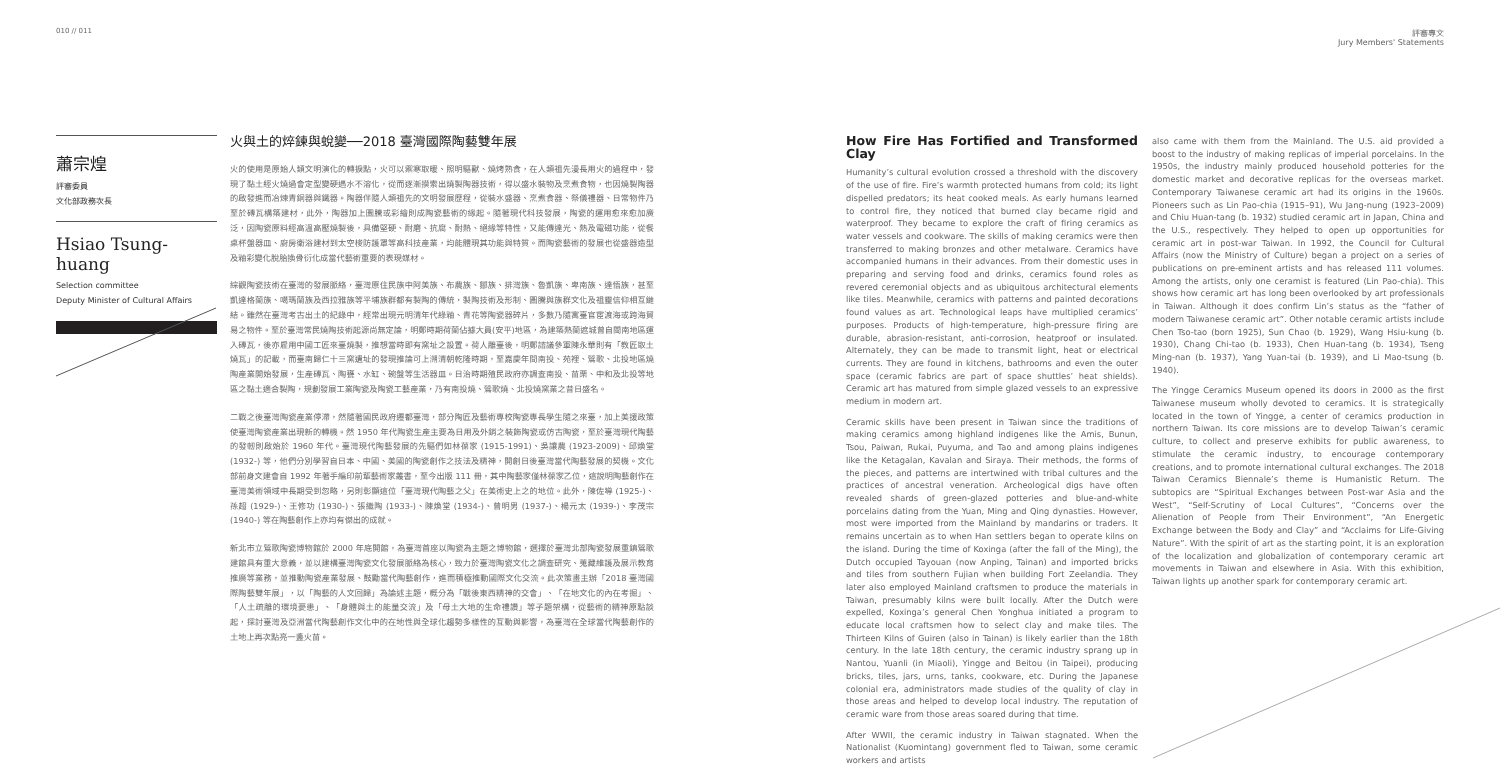010 // 011 評審專文
Jury Members' Statements
蕭宗煌
評審委員
文化部政務次長
Hsiao Tsung-huang
Selection committee
Deputy Minister of Cultural Affairs
火與土的焠鍊與蛻變──2018 臺灣國際陶藝雙年展
火的使用是原始人類文明演化的轉捩點，火可以禦寒取暖、照明驅獸、燒烤熟食，在人類祖先漫長用火的過程中，發現了黏土經火燒過會定型變硬遇水不溶化，從而逐漸摸索出燒製陶器技術，得以盛水裝物及烹煮食物，也因燒製陶器的啟發進而冶煉青銅器與鐵器。陶器伴隨人類祖先的文明發展歷程，從裝水盛器、烹煮食器、祭儀禮器、日常物件乃至於磚瓦構築建材，此外，陶器加上圖騰或彩繪則成陶瓷藝術的緣起。隨著現代科技發展，陶瓷的運用愈來愈加廣泛，因陶瓷原料經高溫高壓燒製後，具備堅硬、耐磨、抗腐、耐熱、絕緣等特性，又能傳達光、熱及電磁功能，從餐桌杯盤器皿、廚房衛浴建材到太空梭防護罩等高科技產業，均能體現其功能與特質。而陶瓷藝術的發展也從盛器造型及釉彩變化脫胎換骨衍化成當代藝術重要的表現媒材。
綜觀陶瓷技術在臺灣的發展脈絡，臺灣原住民族中阿美族、布農族、鄒族、排灣族、魯凱族、卑南族、達悟族，甚至凱達格蘭族、噶瑪蘭族及西拉雅族等平埔族群都有製陶的傳統，製陶技術及形制、圖騰與族群文化及祖靈信仰相互鏈結。雖然在臺灣考古出土的紀錄中，經常出現元明清年代綠釉、青花等陶瓷器碎片，多數乃隨寓臺官宦渡海或跨海貿易之物件。至於臺灣常民燒陶技術起源尚無定論，明鄭時期荷蘭佔據大員(安平)地區，為建築熱蘭遮城曾自閩南地區運入磚瓦，後亦雇用中國工匠來臺燒製，推想當時即有窯址之設置。荷人離臺後，明鄭諮議參軍陳永華則有「教匠取土燒瓦」的記載，而臺南歸仁十三窯遺址的發現推論可上溯清朝乾隆時期，至嘉慶年間南投、苑裡、鶯歌、北投地區燒陶產業開始發展，生產磚瓦、陶甕、水缸、碗盤等生活器皿。日治時期殖民政府亦調查南投、苗栗、中和及北投等地區之黏土適合製陶，規劃發展工業陶瓷及陶瓷工藝產業，乃有南投燒、鶯歌燒、北投燒窯業之昔日盛名。
二戰之後臺灣陶瓷產業停滯，然隨著國民政府遷都臺灣，部分陶匠及藝術專校陶瓷專長學生隨之來臺，加上美援政策使臺灣陶瓷產業出現新的轉機。然 1950 年代陶瓷生產主要為日用及外銷之裝飾陶瓷或仿古陶瓷，至於臺灣現代陶藝的發軔則啟始於 1960 年代。臺灣現代陶藝發展的先驅們如林葆家 (1915-1991)、吳讓農 (1923-2009)、邱煥堂 (1932-) 等，他們分別學習自日本、中國、美國的陶瓷創作之技法及精神，開創日後臺灣當代陶藝發展的契機。文化部前身文建會自 1992 年著手編印前輩藝術家叢書，至今出版 111 冊，其中陶藝家僅林葆家乙位，這說明陶藝創作在臺灣美術領域中長期受到忽略，另則彰顯這位「臺灣現代陶藝之父」在美術史上之的地位。此外，陳佐導 (1925-)、孫超 (1929-)、王修功 (1930-)、張繼陶 (1933-)、陳煥堂 (1934-)、曾明男 (1937-)、楊元太 (1939-)、李茂宗 (1940-) 等在陶藝創作上亦均有傑出的成就。
新北市立鶯歌陶瓷博物館於 2000 年底開館，為臺灣首座以陶瓷為主題之博物館，選擇於臺灣北部陶瓷發展重鎮鶯歌建館具有重大意義，並以建構臺灣陶瓷文化發展脈絡為核心，致力於臺灣陶瓷文化之調查研究、蒐藏維護及展示教育推廣等業務，並推動陶瓷產業發展、鼓勵當代陶藝創作，進而積極推動國際文化交流。此次策畫主辦「2018 臺灣國際陶藝雙年展」，以「陶藝的人文回歸」為論述主題，概分為「戰後東西精神的交會」、「在地文化的內在考掘」、「人土疏離的環境憂患」、「身體與土的能量交流」及「母土大地的生命禮讚」等子題架構，從藝術的精神原點談起，探討臺灣及亞洲當代陶藝創作文化中的在地性與全球化趨勢多樣性的互動與影響，為臺灣在全球當代陶藝創作的土地上再次點亮一盞火苗。
How Fire Has Fortified and Transformed Clay
Humanity’s cultural evolution crossed a threshold with the discovery of the use of fire. Fire’s warmth protected humans from cold; its light dispelled predators; its heat cooked meals. As early humans learned to control fire, they noticed that burned clay became rigid and waterproof. They became to explore the craft of firing ceramics as water vessels and cookware. The skills of making ceramics were then transferred to making bronzes and other metalware. Ceramics have accompanied humans in their advances. From their domestic uses in preparing and serving food and drinks, ceramics found roles as revered ceremonial objects and as ubiquitous architectural elements like tiles. Meanwhile, ceramics with patterns and painted decorations found values as art. Technological leaps have multiplied ceramics’ purposes. Products of high-temperature, high-pressure firing are durable, abrasion-resistant, anti-corrosion, heatproof or insulated. Alternately, they can be made to transmit light, heat or electrical currents. They are found in kitchens, bathrooms and even the outer space (ceramic fabrics are part of space shuttles’ heat shields). Ceramic art has matured from simple glazed vessels to an expressive medium in modern art.
Ceramic skills have been present in Taiwan since the traditions of making ceramics among highland indigenes like the Amis, Bunun, Tsou, Paiwan, Rukai, Puyuma, and Tao and among plains indigenes like the Ketagalan, Kavalan and Siraya. Their methods, the forms of the pieces, and patterns are intertwined with tribal cultures and the practices of ancestral veneration. Archeological digs have often revealed shards of green-glazed potteries and blue-and-white porcelains dating from the Yuan, Ming and Qing dynasties. However, most were imported from the Mainland by mandarins or traders. It remains uncertain as to when Han settlers began to operate kilns on the island. During the time of Koxinga (after the fall of the Ming), the Dutch occupied Tayouan (now Anping, Tainan) and imported bricks and tiles from southern Fujian when building Fort Zeelandia. They later also employed Mainland craftsmen to produce the materials in Taiwan, presumably kilns were built locally. After the Dutch were expelled, Koxinga’s general Chen Yonghua initiated a program to educate local craftsmen how to select clay and make tiles. The Thirteen Kilns of Guiren (also in Tainan) is likely earlier than the 18th century. In the late 18th century, the ceramic industry sprang up in Nantou, Yuanli (in Miaoli), Yingge and Beitou (in Taipei), producing bricks, tiles, jars, urns, tanks, cookware, etc. During the Japanese colonial era, administrators made studies of the quality of clay in those areas and helped to develop local industry. The reputation of ceramic ware from those areas soared during that time.
After WWII, the ceramic industry in Taiwan stagnated. When the Nationalist (Kuomintang) government fled to Taiwan, some ceramic workers and artists
also came with them from the Mainland. The U.S. aid provided a boost to the industry of making replicas of imperial porcelains. In the 1950s, the industry mainly produced household potteries for the domestic market and decorative replicas for the overseas market. Contemporary Taiwanese ceramic art had its origins in the 1960s. Pioneers such as Lin Pao-chia (1915–91), Wu Jang-nung (1923–2009) and Chiu Huan-tang (b. 1932) studied ceramic art in Japan, China and the U.S., respectively. They helped to open up opportunities for ceramic art in post-war Taiwan. In 1992, the Council for Cultural Affairs (now the Ministry of Culture) began a project on a series of publications on pre-eminent artists and has released 111 volumes. Among the artists, only one ceramist is featured (Lin Pao-chia). This shows how ceramic art has long been overlooked by art professionals in Taiwan. Although it does confirm Lin’s status as the “father of modern Taiwanese ceramic art”. Other notable ceramic artists include Chen Tso-tao (born 1925), Sun Chao (b. 1929), Wang Hsiu-kung (b. 1930), Chang Chi-tao (b. 1933), Chen Huan-tang (b. 1934), Tseng Ming-nan (b. 1937), Yang Yuan-tai (b. 1939), and Li Mao-tsung (b. 1940).
The Yingge Ceramics Museum opened its doors in 2000 as the first Taiwanese museum wholly devoted to ceramics. It is strategically located in the town of Yingge, a center of ceramics production in northern Taiwan. Its core missions are to develop Taiwan’s ceramic culture, to collect and preserve exhibits for public awareness, to stimulate the ceramic industry, to encourage contemporary creations, and to promote international cultural exchanges. The 2018 Taiwan Ceramics Biennale’s theme is Humanistic Return. The subtopics are “Spiritual Exchanges between Post-war Asia and the West”, “Self-Scrutiny of Local Cultures”, “Concerns over the Alienation of People from Their Environment”, “An Energetic Exchange between the Body and Clay” and “Acclaims for Life-Giving Nature”. With the spirit of art as the starting point, it is an exploration of the localization and globalization of contemporary ceramic art movements in Taiwan and elsewhere in Asia. With this exhibition, Taiwan lights up another spark for contemporary ceramic art.